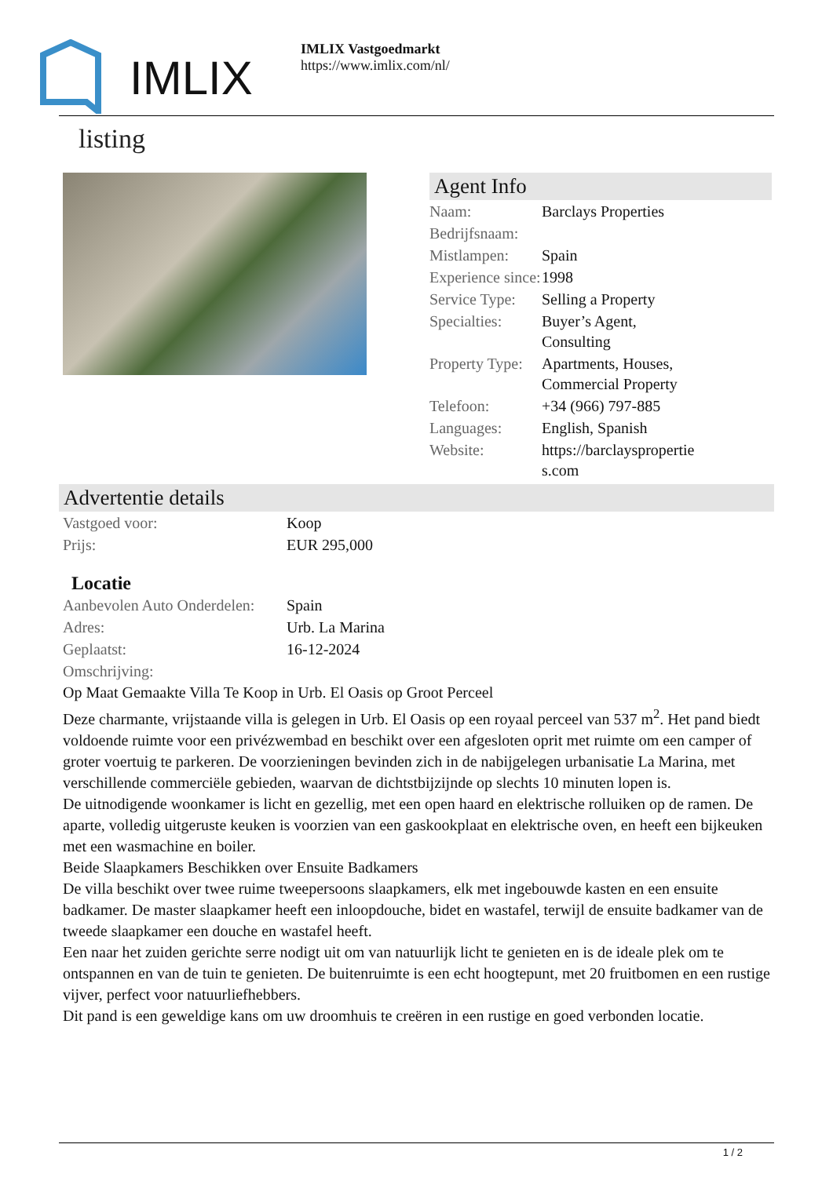IMLIX
IMLIX Vastgoedmarkt
https://www.imlix.com/nl/
listing
Agent Info
| Naam: | Barclays Properties |
| Bedrijfsnaam: | |
| Mistlampen: | Spain |
| Experience since: | 1998 |
| Service Type: | Selling a Property |
| Specialties: | Buyer’s Agent, Consulting |
| Property Type: | Apartments, Houses, Commercial Property |
| Telefoon: | +34 (966) 797-885 |
| Languages: | English, Spanish |
| Website: | https://barclayspropertie s.com |
Advertentie details
| Vastgoed voor: | Koop |
| Prijs: | EUR 295,000 |
Locatie
| Aanbevolen Auto Onderdelen: | Spain |
| Adres: | Urb. La Marina |
| Geplaatst: | 16-12-2024 |
| Omschrijving: | |
Op Maat Gemaakte Villa Te Koop in Urb. El Oasis op Groot Perceel
Deze charmante, vrijstaande villa is gelegen in Urb. El Oasis op een royaal perceel van 537 m<sup>2</sup>. Het pand biedt voldoende ruimte voor een privézwembad en beschikt over een afgesloten oprit met ruimte om een camper of groter voertuig te parkeren. De voorzieningen bevinden zich in de nabijgelegen urbanisatie La Marina, met verschillende commerciële gebieden, waarvan de dichtstbijzijnde op slechts 10 minuten lopen is.
De uitnodigende woonkamer is licht en gezellig, met een open haard en elektrische rolluiken op de ramen. De aparte, volledig uitgeruste keuken is voorzien van een gaskookplaat en elektrische oven, en heeft een bijkeuken met een wasmachine en boiler.
Beide Slaapkamers Beschikken over Ensuite Badkamers
De villa beschikt over twee ruime tweepersoons slaapkamers, elk met ingebouwde kasten en een ensuite badkamer. De master slaapkamer heeft een inloopdouche, bidet en wastafel, terwijl de ensuite badkamer van de tweede slaapkamer een douche en wastafel heeft.
Een naar het zuiden gerichte serre nodigt uit om van natuurlijk licht te genieten en is de ideale plek om te ontspannen en van de tuin te genieten. De buitenruimte is een echt hoogtepunt, met 20 fruitbomen en een rustige vijver, perfect voor natuurliefhebbers.
Dit pand is een geweldige kans om uw droomhuis te creëren in een rustige en goed verbonden locatie.
1 / 2